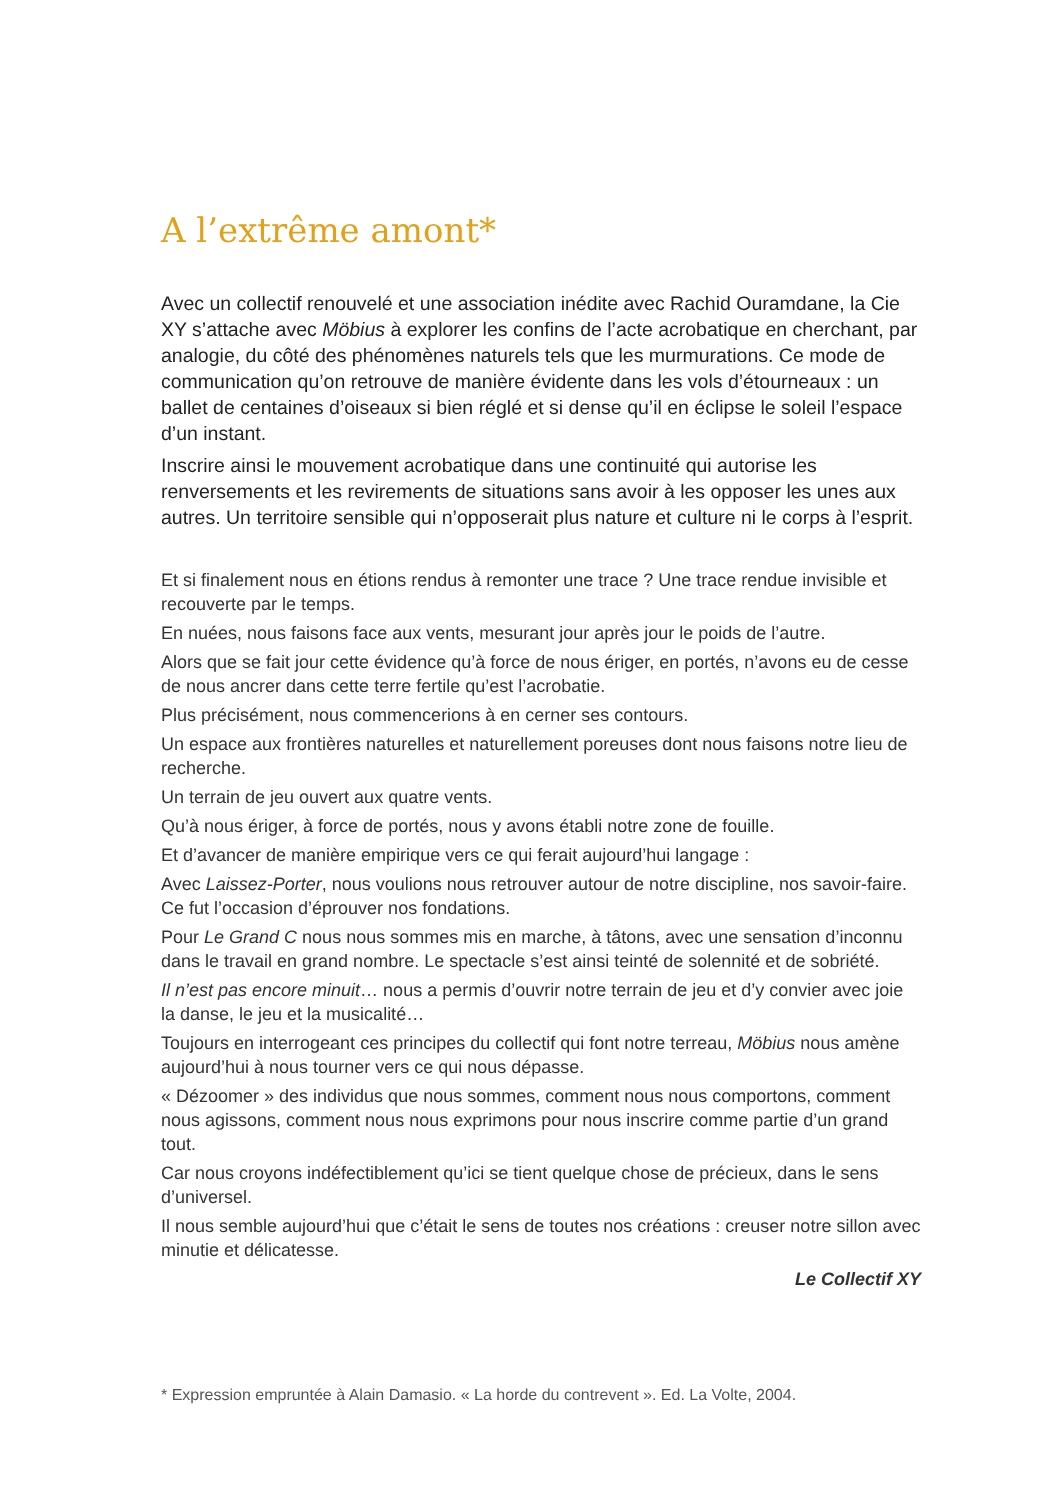A l’extrême amont*
Avec un collectif renouvelé et une association inédite avec Rachid Ouramdane, la Cie XY s’attache avec Möbius à explorer les confins de l’acte acrobatique en cherchant, par analogie, du côté des phénomènes naturels tels que les murmurations. Ce mode de communication qu’on retrouve de manière évidente dans les vols d’étourneaux : un ballet de centaines d’oiseaux si bien réglé et si dense qu’il en éclipse le soleil l’espace d’un instant.
Inscrire ainsi le mouvement acrobatique dans une continuité qui autorise les renversements et les revirements de situations sans avoir à les opposer les unes aux autres. Un territoire sensible qui n’opposerait plus nature et culture ni le corps à l’esprit.
Et si finalement nous en étions rendus à remonter une trace ? Une trace rendue invisible et recouverte par le temps.
En nuées, nous faisons face aux vents, mesurant jour après jour le poids de l’autre.
Alors que se fait jour cette évidence qu’à force de nous ériger, en portés, n’avons eu de cesse de nous ancrer dans cette terre fertile qu’est l’acrobatie.
Plus précisément, nous commencerions à en cerner ses contours.
Un espace aux frontières naturelles et naturellement poreuses dont nous faisons notre lieu de recherche.
Un terrain de jeu ouvert aux quatre vents.
Qu’à nous ériger, à force de portés, nous y avons établi notre zone de fouille.
Et d’avancer de manière empirique vers ce qui ferait aujourd’hui langage :
Avec Laissez-Porter, nous voulions nous retrouver autour de notre discipline, nos savoir-faire. Ce fut l’occasion d’éprouver nos fondations.
Pour Le Grand C nous nous sommes mis en marche, à tâtons, avec une sensation d’inconnu dans le travail en grand nombre. Le spectacle s’est ainsi teinté de solennité et de sobriété.
Il n’est pas encore minuit… nous a permis d’ouvrir notre terrain de jeu et d’y convier avec joie la danse, le jeu et la musicalité…
Toujours en interrogeant ces principes du collectif qui font notre terreau, Möbius nous amène aujourd’hui à nous tourner vers ce qui nous dépasse.
« Dézoomer » des individus que nous sommes, comment nous nous comportons, comment nous agissons, comment nous nous exprimons pour nous inscrire comme partie d’un grand tout.
Car nous croyons indéfectiblement qu’ici se tient quelque chose de précieux, dans le sens d’universel.
Il nous semble aujourd’hui que c’était le sens de toutes nos créations : creuser notre sillon avec minutie et délicatesse.
Le Collectif XY
* Expression empruntée à Alain Damasio. « La horde du contrevent ». Ed. La Volte, 2004.